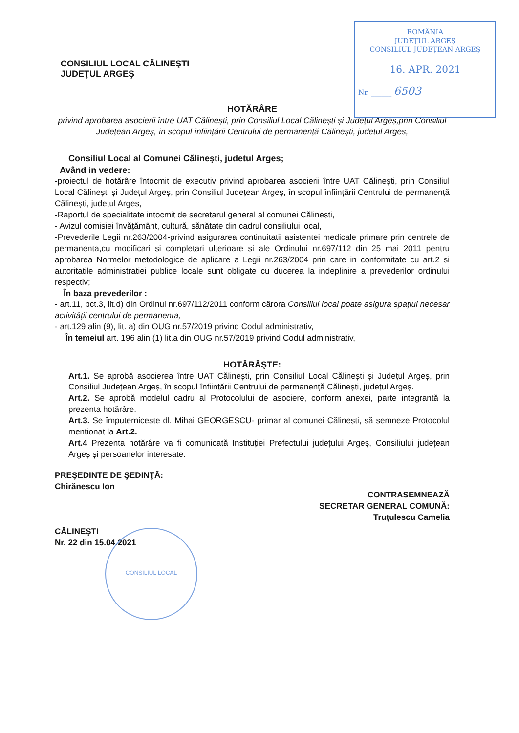ROMÂNIA
JUDEȚUL ARGEȘ
CONSILIUL JUDEȚEAN ARGEȘ
16. APR. 2021
Nr. ______ 6503
CONSILIUL LOCAL CĂLINEŞTI
JUDEŢUL ARGEŞ
HOTĂRÂRE
privind aprobarea asocierii între UAT Călinești, prin Consiliul Local Călinești și Județul Argeș,prin Consiliul Județean Argeș, în scopul înființării Centrului de permanență Călinești, judetul Arges,
Consiliul Local al Comunei Călineşti, judetul Arges;
Având in vedere:
-proiectul de hotărâre întocmit de executiv privind aprobarea asocierii între UAT Călinești, prin Consiliul Local Călinești și Județul Argeș, prin Consiliul Județean Argeș, în scopul înființării Centrului de permanență Călinești, judetul Arges,
-Raportul de specialitate intocmit de secretarul general al comunei Călinești,
- Avizul comisiei învățământ, cultură, sănătate din cadrul consiliului local,
-Prevederile Legii nr.263/2004-privind asigurarea continuitatii asistentei medicale primare prin centrele de permanenta,cu modificari si completari ulterioare si ale Ordinului nr.697/112 din 25 mai 2011 pentru aprobarea Normelor metodologice de aplicare a Legii nr.263/2004 prin care in conformitate cu art.2 si autoritatile administratiei publice locale sunt obligate cu ducerea la indeplinire a prevederilor ordinului respectiv;
În baza prevederilor :
- art.11, pct.3, lit.d) din Ordinul nr.697/112/2011 conform cărora Consiliul local poate asigura spațiul necesar activității centrului de permanenta,
- art.129 alin (9), lit. a) din OUG nr.57/2019 privind Codul administrativ,
În temeiul art. 196 alin (1) lit.a din OUG nr.57/2019 privind Codul administrativ,
HOTĂRĂŞTE:
Art.1. Se aprobă asocierea între UAT Călinești, prin Consiliul Local Călinești și Județul Argeș, prin Consiliul Județean Argeș, în scopul înființării Centrului de permanență Călinești, județul Argeș.
Art.2. Se aprobă modelul cadru al Protocolului de asociere, conform anexei, parte integrantă la prezenta hotărâre.
Art.3. Se împuternicește dl. Mihai GEORGESCU- primar al comunei Călinești, să semneze Protocolul menționat la Art.2.
Art.4 Prezenta hotărâre va fi comunicată Instituției Prefectului județului Argeș, Consiliului județean Argeș și persoanelor interesate.
PREŞEDINTE DE ŞEDINŢĂ:
Chirănescu Ion
CĂLINEŞTI
Nr. 22 din 15.04.2021
CONTRASEMNEAZĂ
SECRETAR GENERAL COMUNĂ:
Truțulescu Camelia
CONSILIUL LOCAL